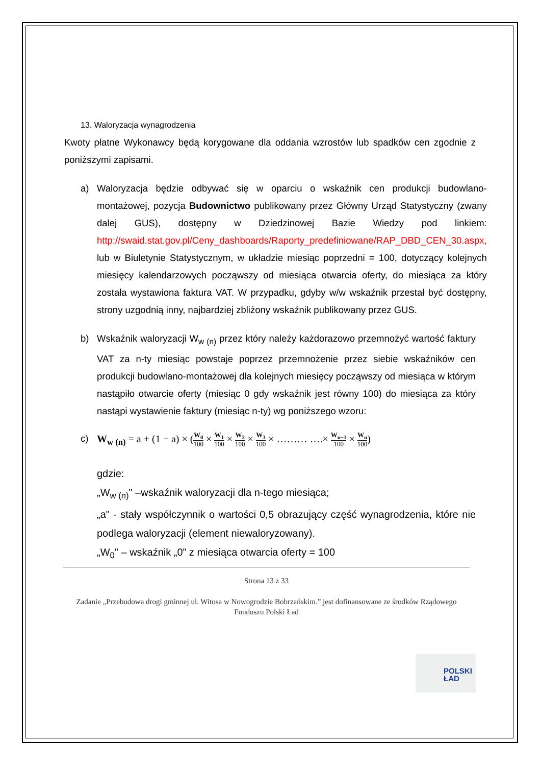13. Waloryzacja wynagrodzenia
Kwoty płatne Wykonawcy będą korygowane dla oddania wzrostów lub spadków cen zgodnie z poniższymi zapisami.
a) Waloryzacja będzie odbywać się w oparciu o wskaźnik cen produkcji budowlano-montażowej, pozycja Budownictwo publikowany przez Główny Urząd Statystyczny (zwany dalej GUS), dostępny w Dziedzinowej Bazie Wiedzy pod linkiem: http://swaid.stat.gov.pl/Ceny_dashboards/Raporty_predefiniowane/RAP_DBD_CEN_30.aspx, lub w Biuletynie Statystycznym, w układzie miesiąc poprzedni = 100, dotyczący kolejnych miesięcy kalendarzowych począwszy od miesiąca otwarcia oferty, do miesiąca za który została wystawiona faktura VAT. W przypadku, gdyby w/w wskaźnik przestał być dostępny, strony uzgodnią inny, najbardziej zbliżony wskaźnik publikowany przez GUS.
b) Wskaźnik waloryzacji W<sub>w (n)</sub> przez który należy każdorazowo przemnożyć wartość faktury VAT za n-ty miesiąc powstaje poprzez przemnożenie przez siebie wskaźników cen produkcji budowlano-montażowej dla kolejnych miesięcy począwszy od miesiąca w którym nastąpiło otwarcie oferty (miesiąc 0 gdy wskaźnik jest równy 100) do miesiąca za który nastąpi wystawienie faktury (miesiąc n-ty) wg poniższego wzoru:
c) W<sub>w (n)</sub> = a + (1 − a) × (W<sub>0</sub> 100 × W<sub>1</sub> 100 × W<sub>2</sub> 100 × W<sub>3</sub> 100 × ……… ….× W<sub>n−1</sub> 100 × W<sub>n</sub> 100)
gdzie:
„W<sub>w (n)</sub>" –wskaźnik waloryzacji dla n-tego miesiąca;
„a" - stały współczynnik o wartości 0,5 obrazujący część wynagrodzenia, które nie podlega waloryzacji (element niewaloryzowany).
„W<sub>0</sub>" – wskaźnik „0” z miesiąca otwarcia oferty = 100
Strona 13 z 33
Zadanie „Przebudowa drogi gminnej ul. Witosa w Nowogrodzie Bobrzańskim.” jest dofinansowane ze środków Rządowego Funduszu Polski Ład
POLSKI
ŁAD